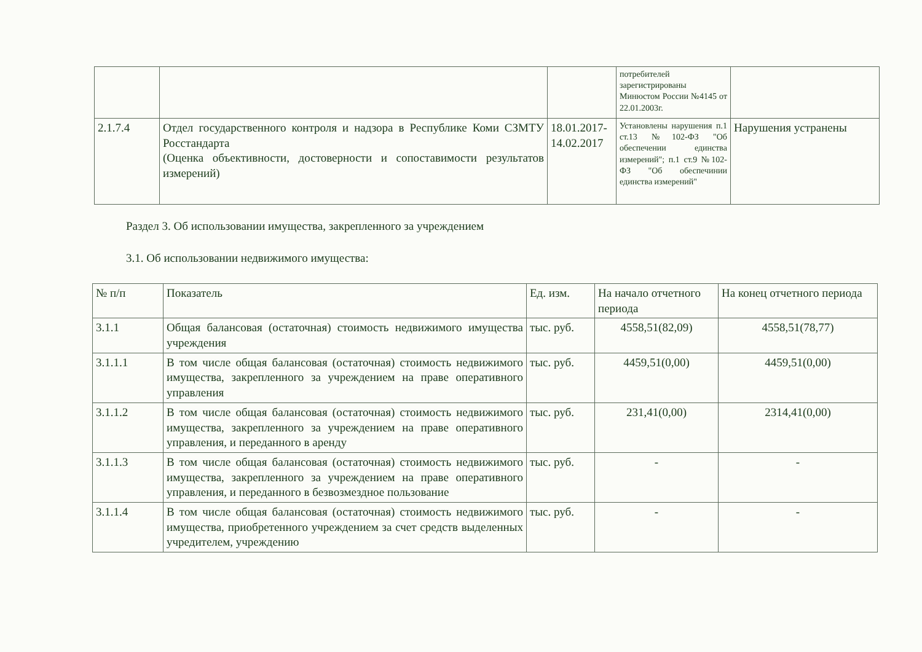| | | | потребителей зарегистрированы Минюстом России №4145 от 22.01.2003г. | |
| 2.1.7.4 | Отдел государственного контроля и надзора в Республике Коми СЗМТУ Росстандарта (Оценка объективности, достоверности и сопоставимости результатов измерений) | 18.01.2017-14.02.2017 | Установлены нарушения п.1 ст.13 №102-ФЗ "Об обеспечении единства измерений"; п.1 ст.9 №102-ФЗ "Об обеспечинии единства измерений" | Нарушения устранены |
Раздел 3. Об использовании имущества, закрепленного за учреждением
3.1. Об использовании недвижимого имущества:
| № п/п | Показатель | Ед. изм. | На начало отчетного периода | На конец отчетного периода |
| 3.1.1 | Общая балансовая (остаточная) стоимость недвижимого имущества учреждения | тыс. руб. | 4558,51(82,09) | 4558,51(78,77) |
| 3.1.1.1 | В том числе общая балансовая (остаточная) стоимость недвижимого имущества, закрепленного за учреждением на праве оперативного управления | тыс. руб. | 4459,51(0,00) | 4459,51(0,00) |
| 3.1.1.2 | В том числе общая балансовая (остаточная) стоимость недвижимого имущества, закрепленного за учреждением на праве оперативного управления, и переданного в аренду | тыс. руб. | 231,41(0,00) | 2314,41(0,00) |
| 3.1.1.3 | В том числе общая балансовая (остаточная) стоимость недвижимого имущества, закрепленного за учреждением на праве оперативного управления, и переданного в безвозмездное пользование | тыс. руб. | - | - |
| 3.1.1.4 | В том числе общая балансовая (остаточная) стоимость недвижимого имущества, приобретенного учреждением за счет средств выделенных учредителем, учреждению | тыс. руб. | - | - |